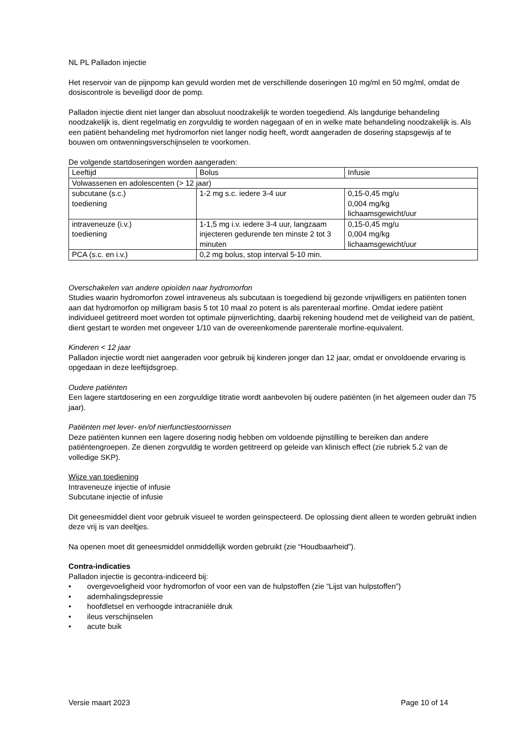NL PL Palladon injectie
Het reservoir van de pijnpomp kan gevuld worden met de verschillende doseringen 10 mg/ml en 50 mg/ml, omdat de dosiscontrole is beveiligd door de pomp.
Palladon injectie dient niet langer dan absoluut noodzakelijk te worden toegediend. Als langdurige behandeling noodzakelijk is, dient regelmatig en zorgvuldig te worden nagegaan of en in welke mate behandeling noodzakelijk is. Als een patiënt behandeling met hydromorfon niet langer nodig heeft, wordt aangeraden de dosering stapsgewijs af te bouwen om ontwenningsverschijnselen te voorkomen.
De volgende startdoseringen worden aangeraden:
| Leeftijd | Bolus | Infusie |
| Volwassenen en adolescenten (> 12 jaar) | | |
| subcutane (s.c.) toediening | 1-2 mg s.c. iedere 3-4 uur | 0,15-0,45 mg/u 0,004 mg/kg lichaamsgewicht/uur |
| intraveneuze (i.v.) toediening | 1-1,5 mg i.v. iedere 3-4 uur, langzaam injecteren gedurende ten minste 2 tot 3 minuten | 0,15-0,45 mg/u 0,004 mg/kg lichaamsgewicht/uur |
| PCA (s.c. en i.v.) | 0,2 mg bolus, stop interval 5-10 min. | |
Overschakelen van andere opioïden naar hydromorfon
Studies waarin hydromorfon zowel intraveneus als subcutaan is toegediend bij gezonde vrijwilligers en patiënten tonen aan dat hydromorfon op milligram basis 5 tot 10 maal zo potent is als parenteraal morfine. Omdat iedere patiënt individueel getitreerd moet worden tot optimale pijnverlichting, daarbij rekening houdend met de veiligheid van de patiënt, dient gestart te worden met ongeveer 1/10 van de overeenkomende parenterale morfine-equivalent.
Kinderen < 12 jaar
Palladon injectie wordt niet aangeraden voor gebruik bij kinderen jonger dan 12 jaar, omdat er onvoldoende ervaring is opgedaan in deze leeftijdsgroep.
Oudere patiënten
Een lagere startdosering en een zorgvuldige titratie wordt aanbevolen bij oudere patiënten (in het algemeen ouder dan 75 jaar).
Patiënten met lever- en/of nierfunctiestoornissen
Deze patiënten kunnen een lagere dosering nodig hebben om voldoende pijnstilling te bereiken dan andere patiëntengroepen. Ze dienen zorgvuldig te worden getitreerd op geleide van klinisch effect (zie rubriek 5.2 van de volledige SKP).
Wijze van toediening
Intraveneuze injectie of infusie
Subcutane injectie of infusie
Dit geneesmiddel dient voor gebruik visueel te worden geïnspecteerd. De oplossing dient alleen te worden gebruikt indien deze vrij is van deeltjes.
Na openen moet dit geneesmiddel onmiddellijk worden gebruikt (zie “Houdbaarheid”).
Contra-indicaties
Palladon injectie is gecontra-indiceerd bij:
• overgevoeligheid voor hydromorfon of voor een van de hulpstoffen (zie “Lijst van hulpstoffen”)
• ademhalingsdepressie
• hoofdletsel en verhoogde intracraniële druk
• ileus verschijnselen
• acute buik
Versie maart 2023 Page 10 of 14